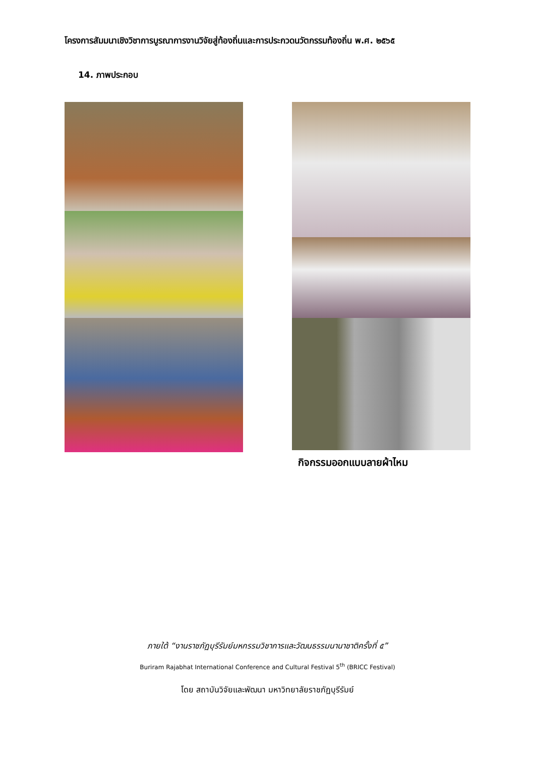โครงการสัมมนาเชิงวิชาการบูรณาการงานวิจัยสู่ท้องถิ่นและการประกวดนวัตกรรมท้องถิ่น พ.ศ. ๒๕๖๕
14. ภาพประกอบ
กิจกรรมออกแบบลายผ้าไหม
ภายใต้ “งานราชภัฏบุรีรัมย์มหกรรมวิชาการและวัฒนธรรมนานาชาติครั้งที่ ๕”
Buriram Rajabhat International Conference and Cultural Festival 5<sup>th</sup> (BRICC Festival)
โดย สถาบันวิจัยและพัฒนา มหาวิทยาลัยราชภัฏบุรีรัมย์